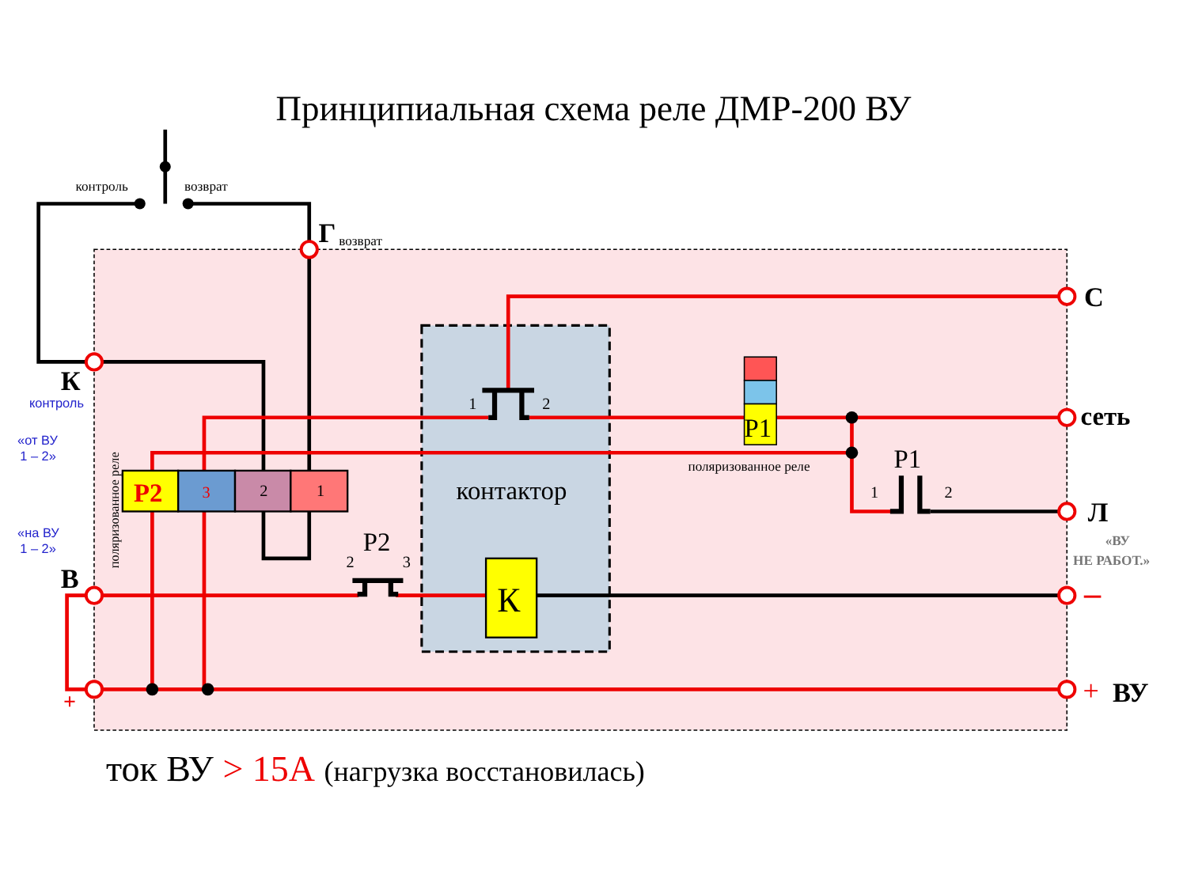Принципиальная схема реле ДМР-200 ВУ
контроль
возврат
Г
возврат
К
контроль
«от ВУ
1 – 2»
«на ВУ
1 – 2»
В
поляризованное реле
Р2
3
2
1
1
2
контактор
Р2
2
3
К
Р1
поляризованное реле
Р1
1
2
С
сеть
Л
«ВУ
НЕ РАБОТ.»
–
+
ВУ
+
ток ВУ > 15А (нагрузка восстановилась)